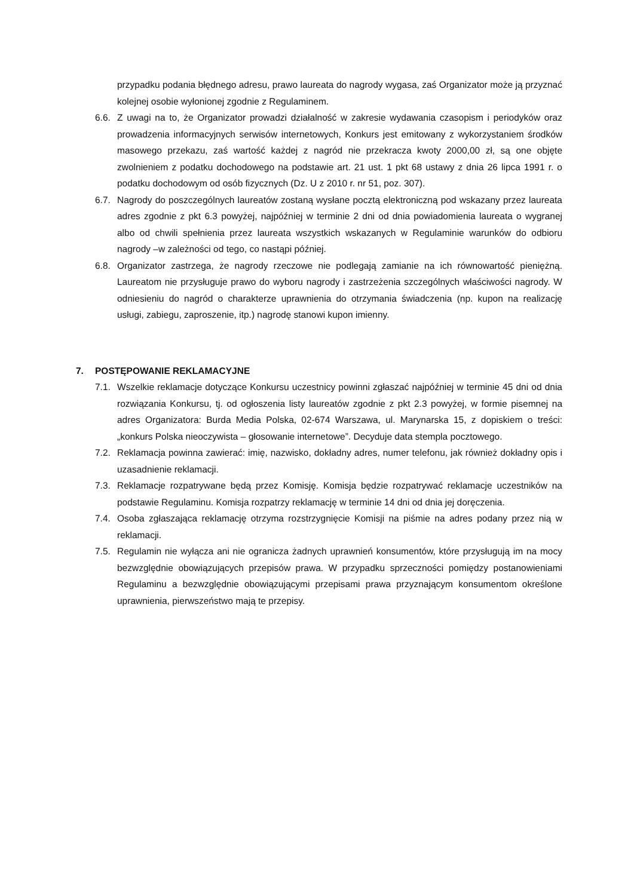przypadku podania błędnego adresu, prawo laureata do nagrody wygasa, zaś Organizator może ją przyznać kolejnej osobie wyłonionej zgodnie z Regulaminem.
6.6.
Z uwagi na to, że Organizator prowadzi działalność w zakresie wydawania czasopism i periodyków oraz prowadzenia informacyjnych serwisów internetowych, Konkurs jest emitowany z wykorzystaniem środków masowego przekazu, zaś wartość każdej z nagród nie przekracza kwoty 2000,00 zł, są one objęte zwolnieniem z podatku dochodowego na podstawie art. 21 ust. 1 pkt 68 ustawy z dnia 26 lipca 1991 r. o podatku dochodowym od osób fizycznych (Dz. U z 2010 r. nr 51, poz. 307).
6.7.
Nagrody do poszczególnych laureatów zostaną wysłane pocztą elektroniczną pod wskazany przez laureata adres zgodnie z pkt 6.3 powyżej, najpóźniej w terminie 2 dni od dnia powiadomienia laureata o wygranej albo od chwili spełnienia przez laureata wszystkich wskazanych w Regulaminie warunków do odbioru nagrody –w zależności od tego, co nastąpi później.
6.8.
Organizator zastrzega, że nagrody rzeczowe nie podlegają zamianie na ich równowartość pieniężną. Laureatom nie przysługuje prawo do wyboru nagrody i zastrzeżenia szczególnych właściwości nagrody. W odniesieniu do nagród o charakterze uprawnienia do otrzymania świadczenia (np. kupon na realizację usługi, zabiegu, zaproszenie, itp.) nagrodę stanowi kupon imienny.
7. POSTĘPOWANIE REKLAMACYJNE
7.1.
Wszelkie reklamacje dotyczące Konkursu uczestnicy powinni zgłaszać najpóźniej w terminie 45 dni od dnia rozwiązania Konkursu, tj. od ogłoszenia listy laureatów zgodnie z pkt 2.3 powyżej, w formie pisemnej na adres Organizatora: Burda Media Polska, 02-674 Warszawa, ul. Marynarska 15, z dopiskiem o treści: „konkurs Polska nieoczywista – głosowanie internetowe”. Decyduje data stempla pocztowego.
7.2.
Reklamacja powinna zawierać: imię, nazwisko, dokładny adres, numer telefonu, jak również dokładny opis i uzasadnienie reklamacji.
7.3.
Reklamacje rozpatrywane będą przez Komisję. Komisja będzie rozpatrywać reklamacje uczestników na podstawie Regulaminu. Komisja rozpatrzy reklamację w terminie 14 dni od dnia jej doręczenia.
7.4.
Osoba zgłaszająca reklamację otrzyma rozstrzygnięcie Komisji na piśmie na adres podany przez nią w reklamacji.
7.5.
Regulamin nie wyłącza ani nie ogranicza żadnych uprawnień konsumentów, które przysługują im na mocy bezwzględnie obowiązujących przepisów prawa. W przypadku sprzeczności pomiędzy postanowieniami Regulaminu a bezwzględnie obowiązującymi przepisami prawa przyznającym konsumentom określone uprawnienia, pierwszeństwo mają te przepisy.